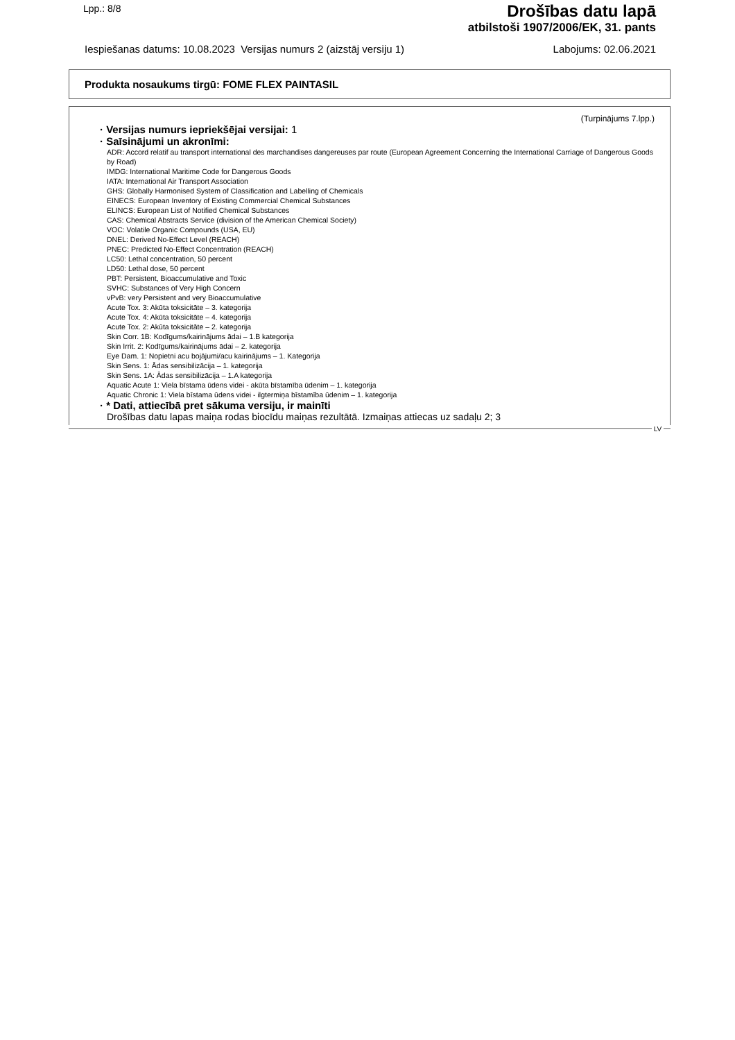Lpp.: 8/8
Drošības datu lapā
atbilstoši 1907/2006/EK, 31. pants
Iespiešanas datums: 10.08.2023 Versijas numurs 2 (aizstāj versiju 1) Labojums: 02.06.2021
Produkta nosaukums tirgū: FOME FLEX PAINTASIL
(Turpinājums 7.lpp.)
· Versijas numurs iepriekšējai versijai: 1
· Saīsinājumi un akronīmi:
ADR: Accord relatif au transport international des marchandises dangereuses par route (European Agreement Concerning the International Carriage of Dangerous Goods by Road)
IMDG: International Maritime Code for Dangerous Goods
IATA: International Air Transport Association
GHS: Globally Harmonised System of Classification and Labelling of Chemicals
EINECS: European Inventory of Existing Commercial Chemical Substances
ELINCS: European List of Notified Chemical Substances
CAS: Chemical Abstracts Service (division of the American Chemical Society)
VOC: Volatile Organic Compounds (USA, EU)
DNEL: Derived No-Effect Level (REACH)
PNEC: Predicted No-Effect Concentration (REACH)
LC50: Lethal concentration, 50 percent
LD50: Lethal dose, 50 percent
PBT: Persistent, Bioaccumulative and Toxic
SVHC: Substances of Very High Concern
vPvB: very Persistent and very Bioaccumulative
Acute Tox. 3: Akūta toksicitāte – 3. kategorija
Acute Tox. 4: Akūta toksicitāte – 4. kategorija
Acute Tox. 2: Akūta toksicitāte – 2. kategorija
Skin Corr. 1B: Kodīgums/kairinājums ādai – 1.B kategorija
Skin Irrit. 2: Kodīgums/kairinājums ādai – 2. kategorija
Eye Dam. 1: Nopietni acu bojājumi/acu kairinājums – 1. Kategorija
Skin Sens. 1: Ādas sensibilizācija – 1. kategorija
Skin Sens. 1A: Ādas sensibilizācija – 1.A kategorija
Aquatic Acute 1: Viela bīstama ūdens videi - akūta bīstamība ūdenim – 1. kategorija
Aquatic Chronic 1: Viela bīstama ūdens videi - ilgtermiņa bīstamība ūdenim – 1. kategorija
· * Dati, attiecībā pret sākuma versiju, ir mainīti
Drošības datu lapas maiņa rodas biocīdu maiņas rezultātā. Izmaiņas attiecas uz sadaļu 2; 3
LV